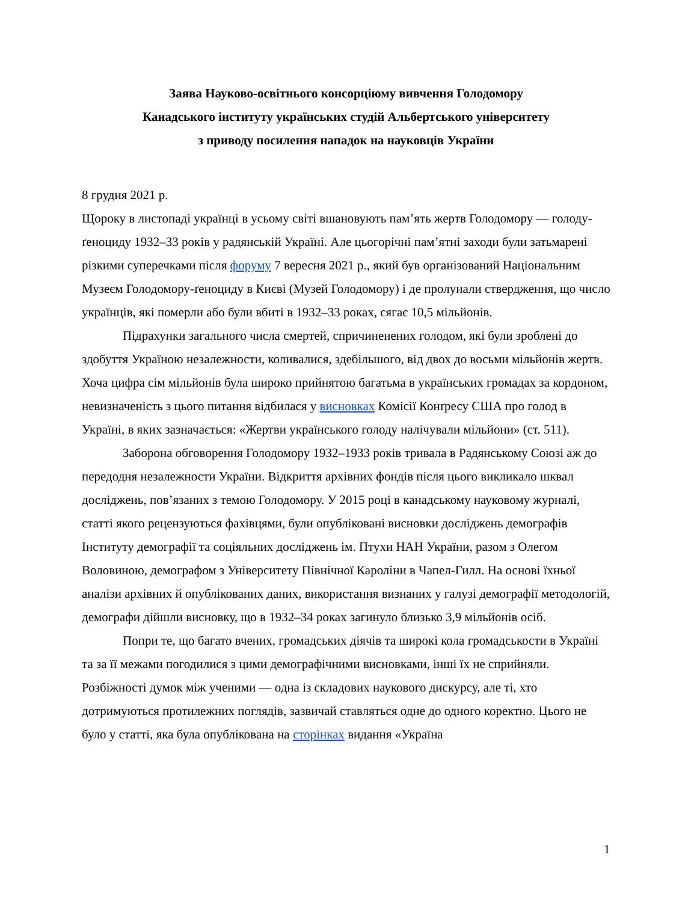Заява Науково-освітнього консорціюму вивчення Голодомору
Канадського інституту українських студій Альбертського університету
з приводу посилення нападок на науковців України
8 грудня 2021 р.
Щороку в листопаді українці в усьому світі вшановують пам’ять жертв Голодомору — голоду-ґеноциду 1932–33 років у радянській Україні. Але цьогорічні пам’ятні заходи були затьмарені різкими суперечками після форуму 7 вересня 2021 р., який був організований Національним Музеєм Голодомору-ґеноциду в Києві (Музей Голодомору) і де пролунали ствердження, що число українців, які померли або були вбиті в 1932–33 роках, сягає 10,5 мільйонів.
Підрахунки загального числа смертей, спричиненених голодом, які були зроблені до здобуття Україною незалежности, коливалися, здебільшого, від двох до восьми мільйонів жертв. Хоча цифра сім мільйонів була широко прийнятою багатьма в українських громадах за кордоном, невизначеність з цього питання відбилася у висновках Комісії Конґресу США про голод в Україні, в яких зазначається: «Жертви українського голоду налічували мільйони» (ст. 511).
Заборона обговорення Голодомору 1932–1933 років тривала в Радянському Союзі аж до передодня незалежности України. Відкриття архівних фондів після цього викликало шквал досліджень, пов’язаних з темою Голодомору. У 2015 році в канадському науковому журналі, статті якого рецензуються фахівцями, були опубліковані висновки досліджень демографів Інституту демографії та соціяльних досліджень ім. Птухи НАН України, разом з Олегом Воловиною, демографом з Університету Північної Кароліни в Чапел-Гилл. На основі їхньої аналізи архівних й опублікованих даних, використання визнаних у галузі демографії методологій, демографи дійшли висновку, що в 1932–34 роках загинуло близько 3,9 мільйонів осіб.
Попри те, що багато вчених, громадських діячів та широкі кола громадськости в Україні та за її межами погодилися з цими демографічними висновками, інші їх не сприйняли. Розбіжності думок між ученими — одна із складових наукового дискурсу, але ті, хто дотримуються протилежних поглядів, зазвичай ставляться одне до одного коректно. Цього не було у статті, яка була опублікована на сторінках видання «Україна
1